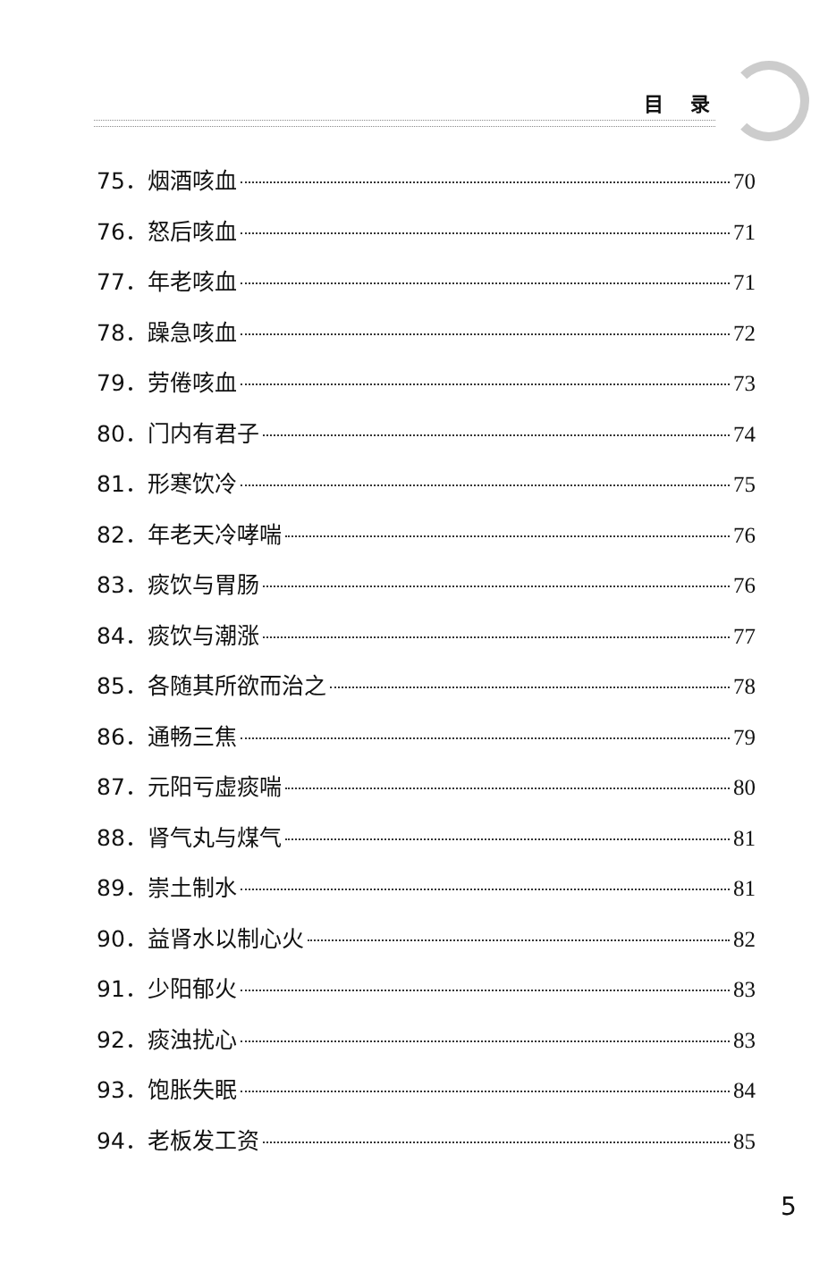目录
75．烟酒咳血 70
76．怒后咳血 71
77．年老咳血 71
78．躁急咳血 72
79．劳倦咳血 73
80．门内有君子 74
81．形寒饮冷 75
82．年老天冷哮喘 76
83．痰饮与胃肠 76
84．痰饮与潮涨 77
85．各随其所欲而治之 78
86．通畅三焦 79
87．元阳亏虚痰喘 80
88．肾气丸与煤气 81
89．崇土制水 81
90．益肾水以制心火 82
91．少阳郁火 83
92．痰浊扰心 83
93．饱胀失眠 84
94．老板发工资 85
5